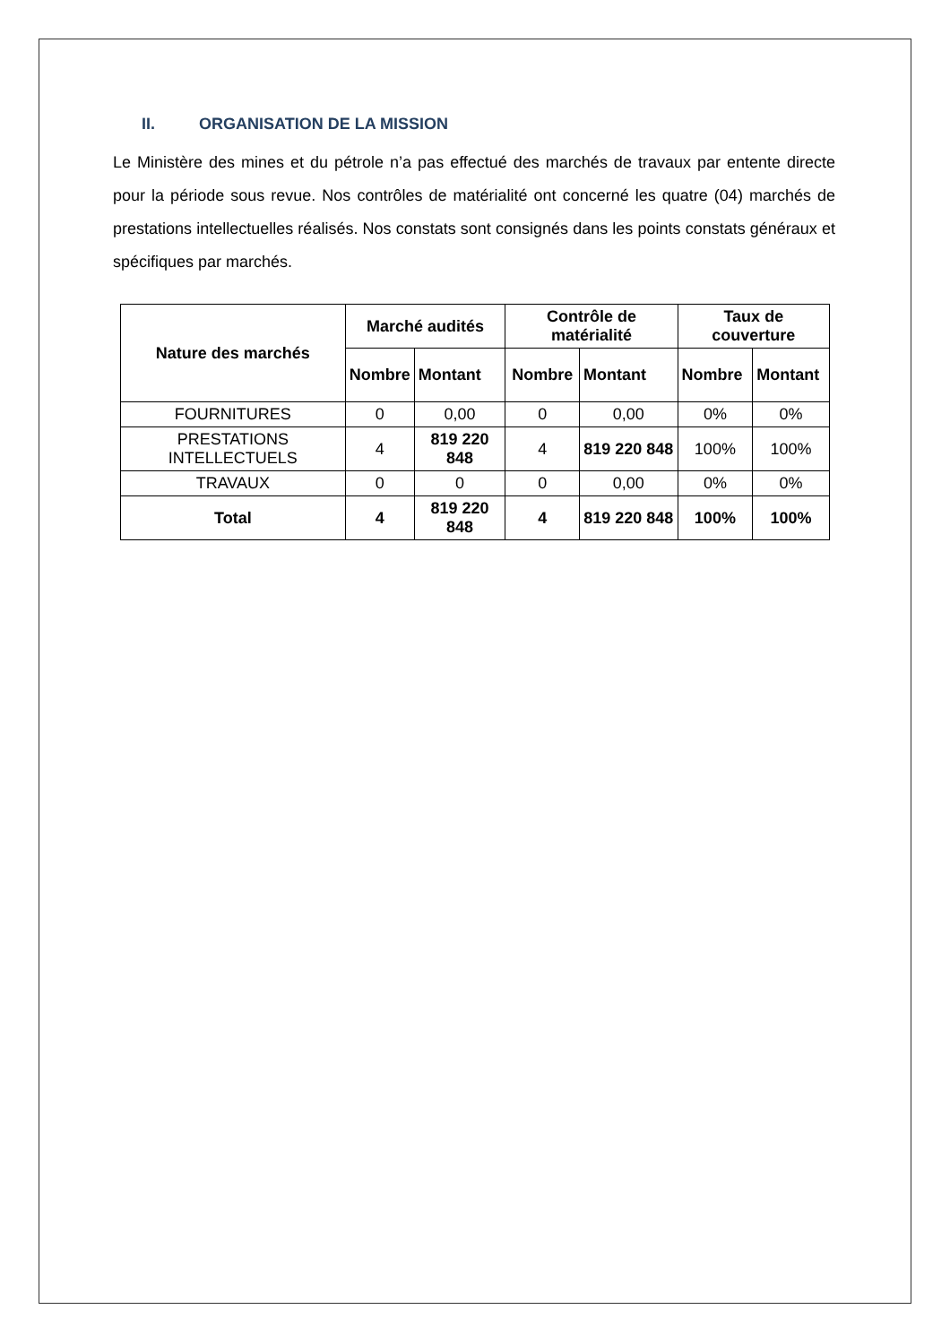II. ORGANISATION DE LA MISSION
Le Ministère des mines et du pétrole n’a pas effectué des marchés de travaux par entente directe pour la période sous revue. Nos contrôles de matérialité ont concerné les quatre (04) marchés de prestations intellectuelles réalisés. Nos constats sont consignés dans les points constats généraux et spécifiques par marchés.
| Nature des marchés | Marché audités | | Contrôle de matérialité | | Taux de couverture | |
| --- | --- | --- | --- | --- | --- | --- |
| | Nombre | Montant | Nombre | Montant | Nombre | Montant |
| FOURNITURES | 0 | 0,00 | 0 | 0,00 | 0% | 0% |
| PRESTATIONS INTELLECTUELS | 4 | 819 220 848 | 4 | 819 220 848 | 100% | 100% |
| TRAVAUX | 0 | 0 | 0 | 0,00 | 0% | 0% |
| Total | 4 | 819 220 848 | 4 | 819 220 848 | 100% | 100% |